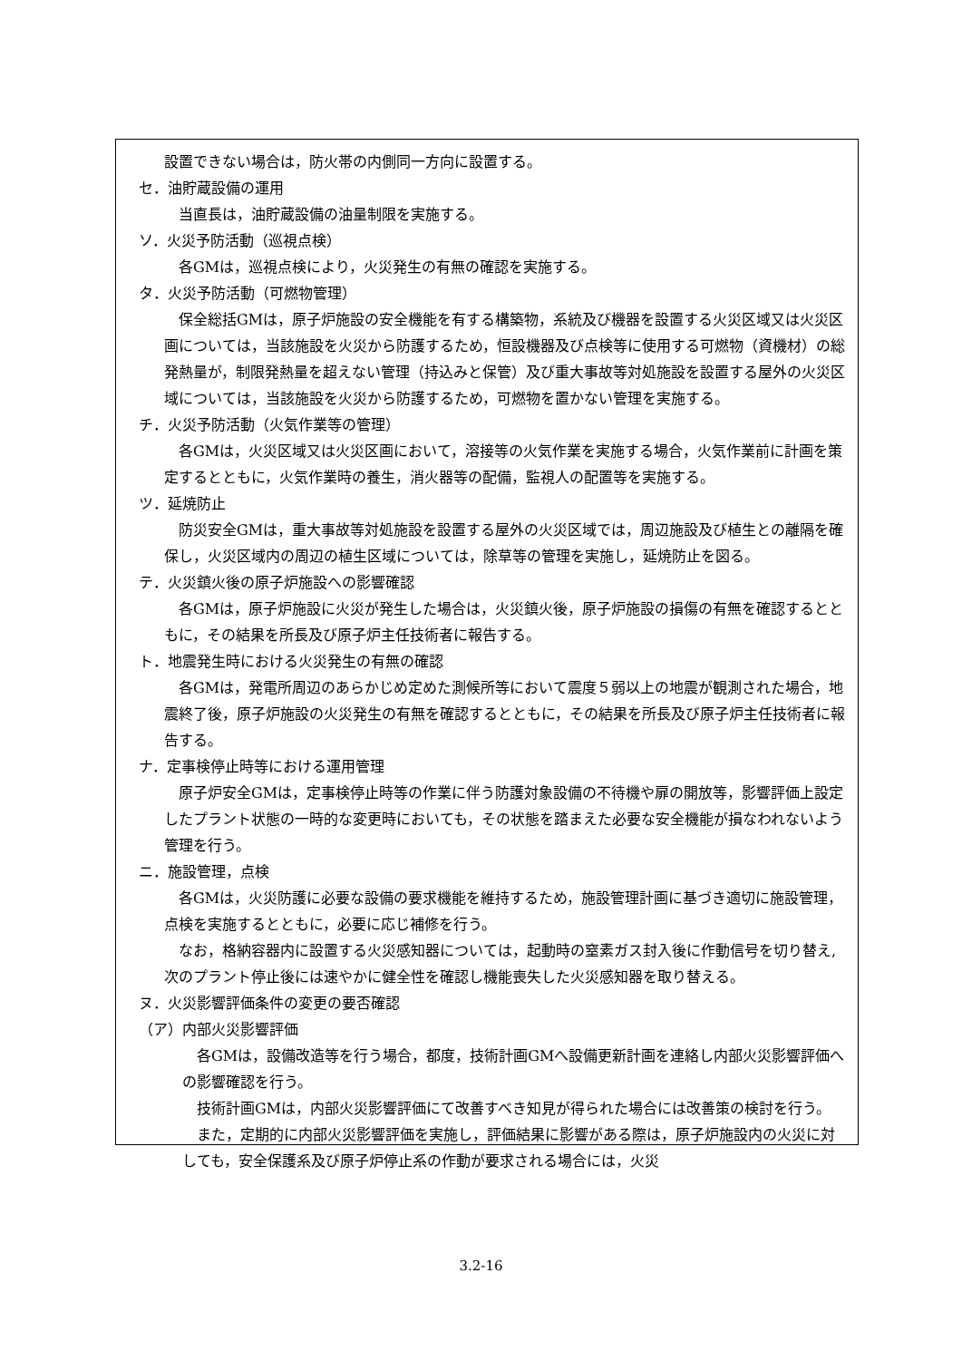設置できない場合は，防火帯の内側同一方向に設置する。
セ．油貯蔵設備の運用
当直長は，油貯蔵設備の油量制限を実施する。
ソ．火災予防活動（巡視点検）
各GMは，巡視点検により，火災発生の有無の確認を実施する。
タ．火災予防活動（可燃物管理）
保全総括GMは，原子炉施設の安全機能を有する構築物，系統及び機器を設置する火災区域又は火災区画については，当該施設を火災から防護するため，恒設機器及び点検等に使用する可燃物（資機材）の総発熱量が，制限発熱量を超えない管理（持込みと保管）及び重大事故等対処施設を設置する屋外の火災区域については，当該施設を火災から防護するため，可燃物を置かない管理を実施する。
チ．火災予防活動（火気作業等の管理）
各GMは，火災区域又は火災区画において，溶接等の火気作業を実施する場合，火気作業前に計画を策定するとともに，火気作業時の養生，消火器等の配備，監視人の配置等を実施する。
ツ．延焼防止
防災安全GMは，重大事故等対処施設を設置する屋外の火災区域では，周辺施設及び植生との離隔を確保し，火災区域内の周辺の植生区域については，除草等の管理を実施し，延焼防止を図る。
テ．火災鎮火後の原子炉施設への影響確認
各GMは，原子炉施設に火災が発生した場合は，火災鎮火後，原子炉施設の損傷の有無を確認するとともに，その結果を所長及び原子炉主任技術者に報告する。
ト．地震発生時における火災発生の有無の確認
各GMは，発電所周辺のあらかじめ定めた測候所等において震度５弱以上の地震が観測された場合，地震終了後，原子炉施設の火災発生の有無を確認するとともに，その結果を所長及び原子炉主任技術者に報告する。
ナ．定事検停止時等における運用管理
原子炉安全GMは，定事検停止時等の作業に伴う防護対象設備の不待機や扉の開放等，影響評価上設定したプラント状態の一時的な変更時においても，その状態を踏まえた必要な安全機能が損なわれないよう管理を行う。
ニ．施設管理，点検
各GMは，火災防護に必要な設備の要求機能を維持するため，施設管理計画に基づき適切に施設管理，点検を実施するとともに，必要に応じ補修を行う。
なお，格納容器内に設置する火災感知器については，起動時の窒素ガス封入後に作動信号を切り替え,次のプラント停止後には速やかに健全性を確認し機能喪失した火災感知器を取り替える。
ヌ．火災影響評価条件の変更の要否確認
（ア）内部火災影響評価
各GMは，設備改造等を行う場合，都度，技術計画GMへ設備更新計画を連絡し内部火災影響評価への影響確認を行う。
技術計画GMは，内部火災影響評価にて改善すべき知見が得られた場合には改善策の検討を行う。
また，定期的に内部火災影響評価を実施し，評価結果に影響がある際は，原子炉施設内の火災に対しても，安全保護系及び原子炉停止系の作動が要求される場合には，火災
3.2-16